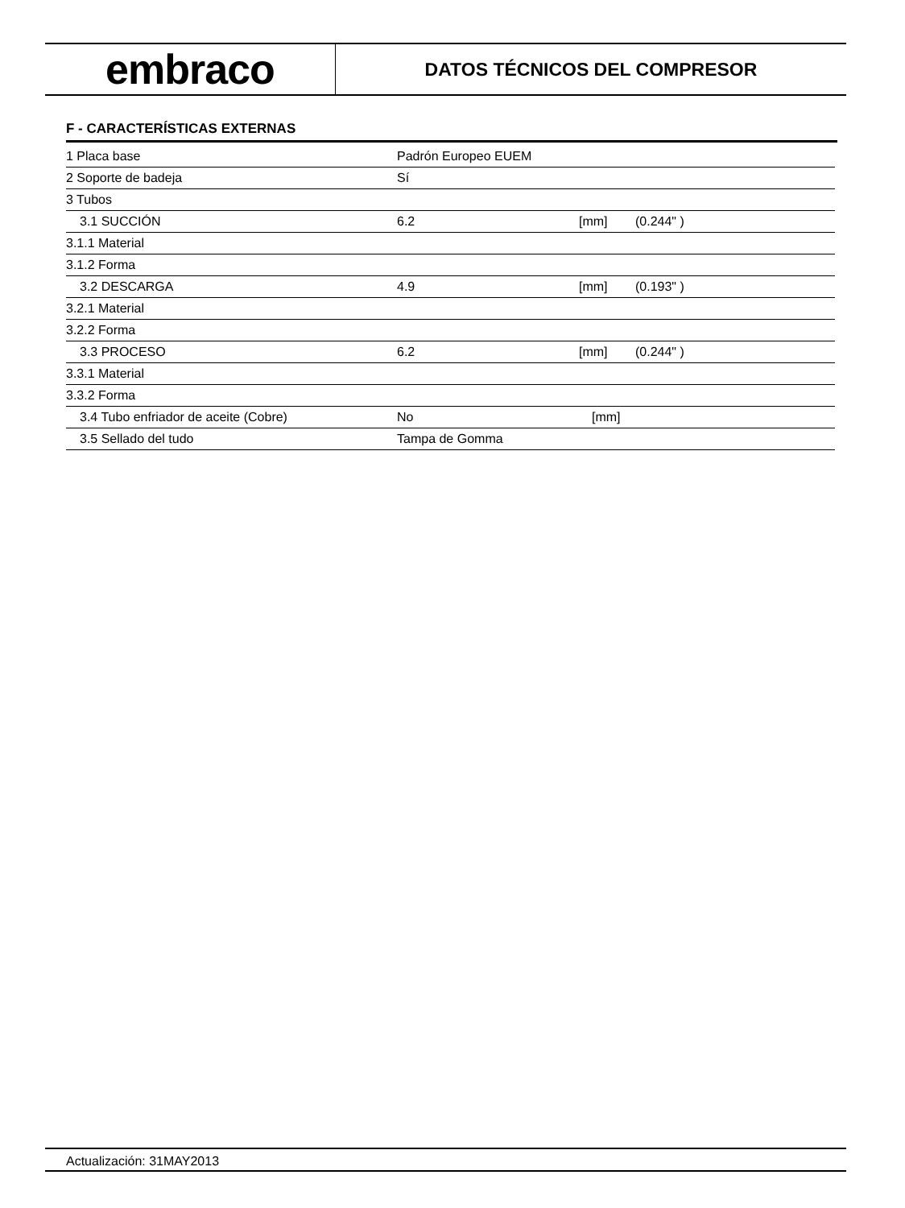embraco
DATOS TÉCNICOS DEL COMPRESOR
F - CARACTERÍSTICAS EXTERNAS
| 1 Placa base | Padrón Europeo EUEM | | |
| 2 Soporte de badeja | Sí | | |
| 3 Tubos | | | |
| 3.1 SUCCIÓN | 6.2 | [mm] | (0.244" ) |
| 3.1.1 Material | | | |
| 3.1.2 Forma | | | |
| 3.2 DESCARGA | 4.9 | [mm] | (0.193" ) |
| 3.2.1 Material | | | |
| 3.2.2 Forma | | | |
| 3.3 PROCESO | 6.2 | [mm] | (0.244" ) |
| 3.3.1 Material | | | |
| 3.3.2 Forma | | | |
| 3.4 Tubo enfriador de aceite (Cobre) | No | [mm] | |
| 3.5 Sellado del tudo | Tampa de Gomma | | |
Actualización: 31MAY2013